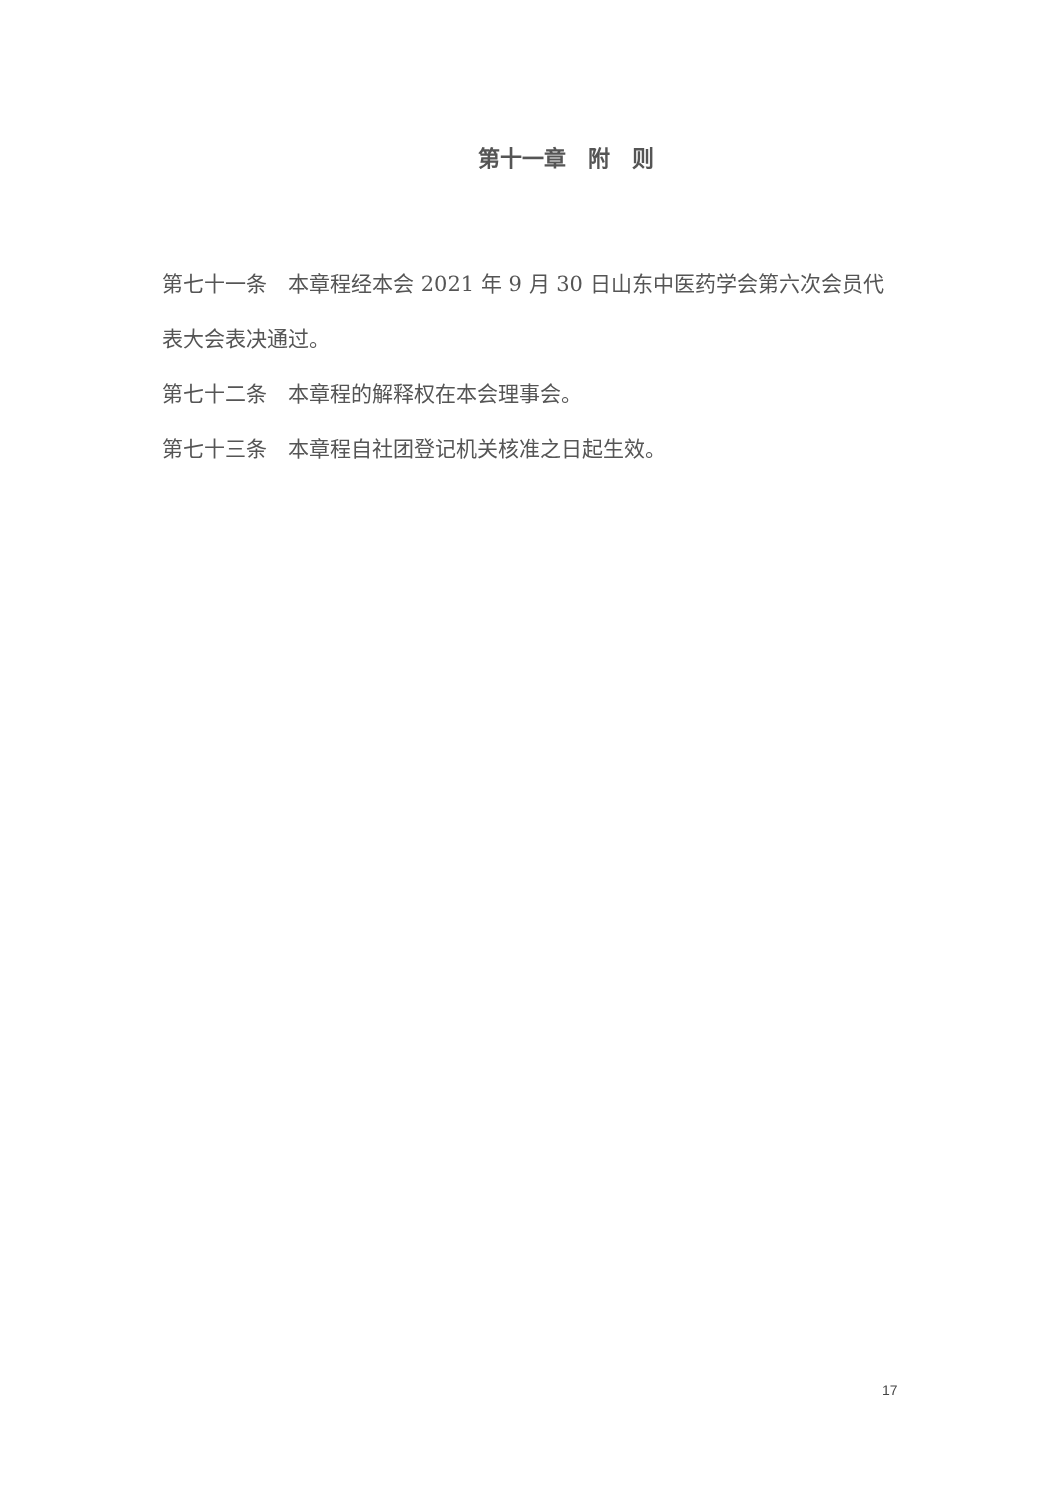第十一章　附　则
第七十一条　本章程经本会 2021 年 9 月 30 日山东中医药学会第六次会员代表大会表决通过。
第七十二条　本章程的解释权在本会理事会。
第七十三条　本章程自社团登记机关核准之日起生效。
17